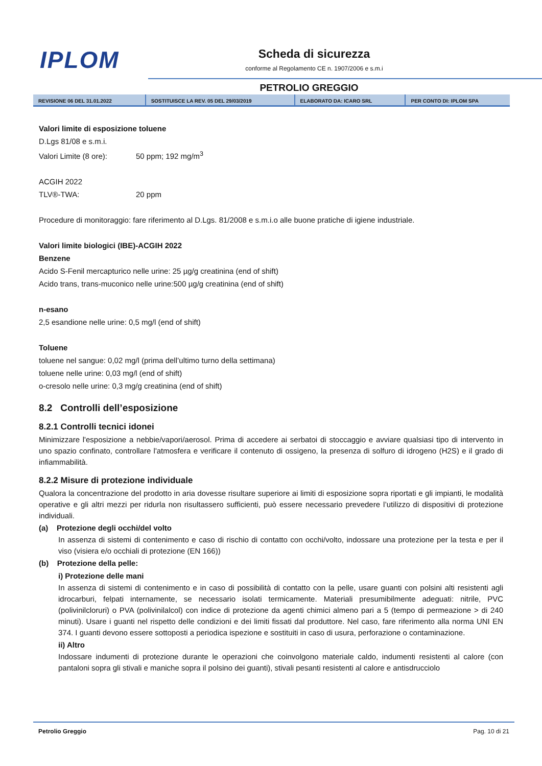IPLOM
Scheda di sicurezza
conforme al Regolamento CE n. 1907/2006 e s.m.i
PETROLIO GREGGIO
| REVISIONE 06 DEL 31.01.2022 | SOSTITUISCE LA REV. 05 DEL 29/03/2019 | ELABORATO DA: ICARO SRL | PER CONTO DI: IPLOM SPA |
Valori limite di esposizione toluene
D.Lgs 81/08 e s.m.i.
Valori Limite (8 ore): 50 ppm; 192 mg/m<sup>3</sup>
ACGIH 2022
TLV®-TWA: 20 ppm
Procedure di monitoraggio: fare riferimento al D.Lgs. 81/2008 e s.m.i.o alle buone pratiche di igiene industriale.
Valori limite biologici (IBE)-ACGIH 2022
Benzene
Acido S-Fenil mercapturico nelle urine: 25 µg/g creatinina (end of shift)
Acido trans, trans-muconico nelle urine:500 µg/g creatinina (end of shift)
n-esano
2,5 esandione nelle urine: 0,5 mg/l (end of shift)
Toluene
toluene nel sangue: 0,02 mg/l (prima dell’ultimo turno della settimana)
toluene nelle urine: 0,03 mg/l (end of shift)
o-cresolo nelle urine: 0,3 mg/g creatinina (end of shift)
8.2 Controlli dell’esposizione
8.2.1 Controlli tecnici idonei
Minimizzare l'esposizione a nebbie/vapori/aerosol. Prima di accedere ai serbatoi di stoccaggio e avviare qualsiasi tipo di intervento in uno spazio confinato, controllare l'atmosfera e verificare il contenuto di ossigeno, la presenza di solfuro di idrogeno (H2S) e il grado di infiammabilità.
8.2.2 Misure di protezione individuale
Qualora la concentrazione del prodotto in aria dovesse risultare superiore ai limiti di esposizione sopra riportati e gli impianti, le modalità operative e gli altri mezzi per ridurla non risultassero sufficienti, può essere necessario prevedere l’utilizzo di dispositivi di protezione individuali.
(a) Protezione degli occhi/del volto
In assenza di sistemi di contenimento e caso di rischio di contatto con occhi/volto, indossare una protezione per la testa e per il viso (visiera e/o occhiali di protezione (EN 166))
(b) Protezione della pelle:
i) Protezione delle mani
In assenza di sistemi di contenimento e in caso di possibilità di contatto con la pelle, usare guanti con polsini alti resistenti agli idrocarburi, felpati internamente, se necessario isolati termicamente. Materiali presumibilmente adeguati: nitrile, PVC (polivinilcloruri) o PVA (polivinilalcol) con indice di protezione da agenti chimici almeno pari a 5 (tempo di permeazione > di 240 minuti). Usare i guanti nel rispetto delle condizioni e dei limiti fissati dal produttore. Nel caso, fare riferimento alla norma UNI EN 374. I guanti devono essere sottoposti a periodica ispezione e sostituiti in caso di usura, perforazione o contaminazione.
ii) Altro
Indossare indumenti di protezione durante le operazioni che coinvolgono materiale caldo, indumenti resistenti al calore (con pantaloni sopra gli stivali e maniche sopra il polsino dei guanti), stivali pesanti resistenti al calore e antisdrucciolo
Petrolio Greggio Pag. 10 di 21